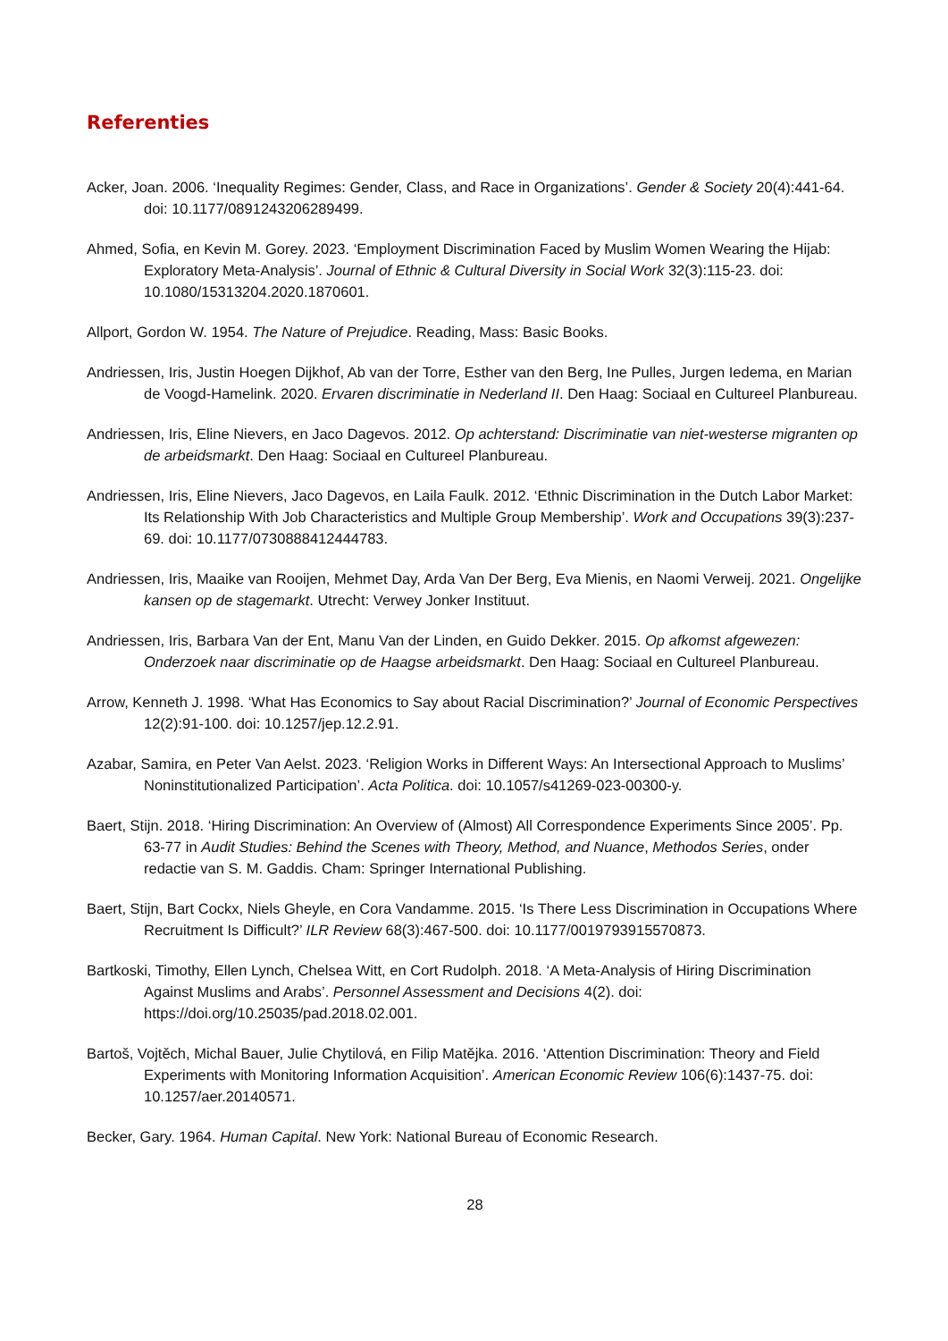Referenties
Acker, Joan. 2006. ‘Inequality Regimes: Gender, Class, and Race in Organizations’. Gender & Society 20(4):441-64. doi: 10.1177/0891243206289499.
Ahmed, Sofia, en Kevin M. Gorey. 2023. ‘Employment Discrimination Faced by Muslim Women Wearing the Hijab: Exploratory Meta-Analysis’. Journal of Ethnic & Cultural Diversity in Social Work 32(3):115-23. doi: 10.1080/15313204.2020.1870601.
Allport, Gordon W. 1954. The Nature of Prejudice. Reading, Mass: Basic Books.
Andriessen, Iris, Justin Hoegen Dijkhof, Ab van der Torre, Esther van den Berg, Ine Pulles, Jurgen Iedema, en Marian de Voogd-Hamelink. 2020. Ervaren discriminatie in Nederland II. Den Haag: Sociaal en Cultureel Planbureau.
Andriessen, Iris, Eline Nievers, en Jaco Dagevos. 2012. Op achterstand: Discriminatie van niet-westerse migranten op de arbeidsmarkt. Den Haag: Sociaal en Cultureel Planbureau.
Andriessen, Iris, Eline Nievers, Jaco Dagevos, en Laila Faulk. 2012. ‘Ethnic Discrimination in the Dutch Labor Market: Its Relationship With Job Characteristics and Multiple Group Membership’. Work and Occupations 39(3):237-69. doi: 10.1177/0730888412444783.
Andriessen, Iris, Maaike van Rooijen, Mehmet Day, Arda Van Der Berg, Eva Mienis, en Naomi Verweij. 2021. Ongelijke kansen op de stagemarkt. Utrecht: Verwey Jonker Instituut.
Andriessen, Iris, Barbara Van der Ent, Manu Van der Linden, en Guido Dekker. 2015. Op afkomst afgewezen: Onderzoek naar discriminatie op de Haagse arbeidsmarkt. Den Haag: Sociaal en Cultureel Planbureau.
Arrow, Kenneth J. 1998. ‘What Has Economics to Say about Racial Discrimination?’ Journal of Economic Perspectives 12(2):91-100. doi: 10.1257/jep.12.2.91.
Azabar, Samira, en Peter Van Aelst. 2023. ‘Religion Works in Different Ways: An Intersectional Approach to Muslims’ Noninstitutionalized Participation’. Acta Politica. doi: 10.1057/s41269-023-00300-y.
Baert, Stijn. 2018. ‘Hiring Discrimination: An Overview of (Almost) All Correspondence Experiments Since 2005’. Pp. 63-77 in Audit Studies: Behind the Scenes with Theory, Method, and Nuance, Methodos Series, onder redactie van S. M. Gaddis. Cham: Springer International Publishing.
Baert, Stijn, Bart Cockx, Niels Gheyle, en Cora Vandamme. 2015. ‘Is There Less Discrimination in Occupations Where Recruitment Is Difficult?’ ILR Review 68(3):467-500. doi: 10.1177/0019793915570873.
Bartkoski, Timothy, Ellen Lynch, Chelsea Witt, en Cort Rudolph. 2018. ‘A Meta-Analysis of Hiring Discrimination Against Muslims and Arabs’. Personnel Assessment and Decisions 4(2). doi: https://doi.org/10.25035/pad.2018.02.001.
Bartoš, Vojtěch, Michal Bauer, Julie Chytilová, en Filip Matějka. 2016. ‘Attention Discrimination: Theory and Field Experiments with Monitoring Information Acquisition’. American Economic Review 106(6):1437-75. doi: 10.1257/aer.20140571.
Becker, Gary. 1964. Human Capital. New York: National Bureau of Economic Research.
28